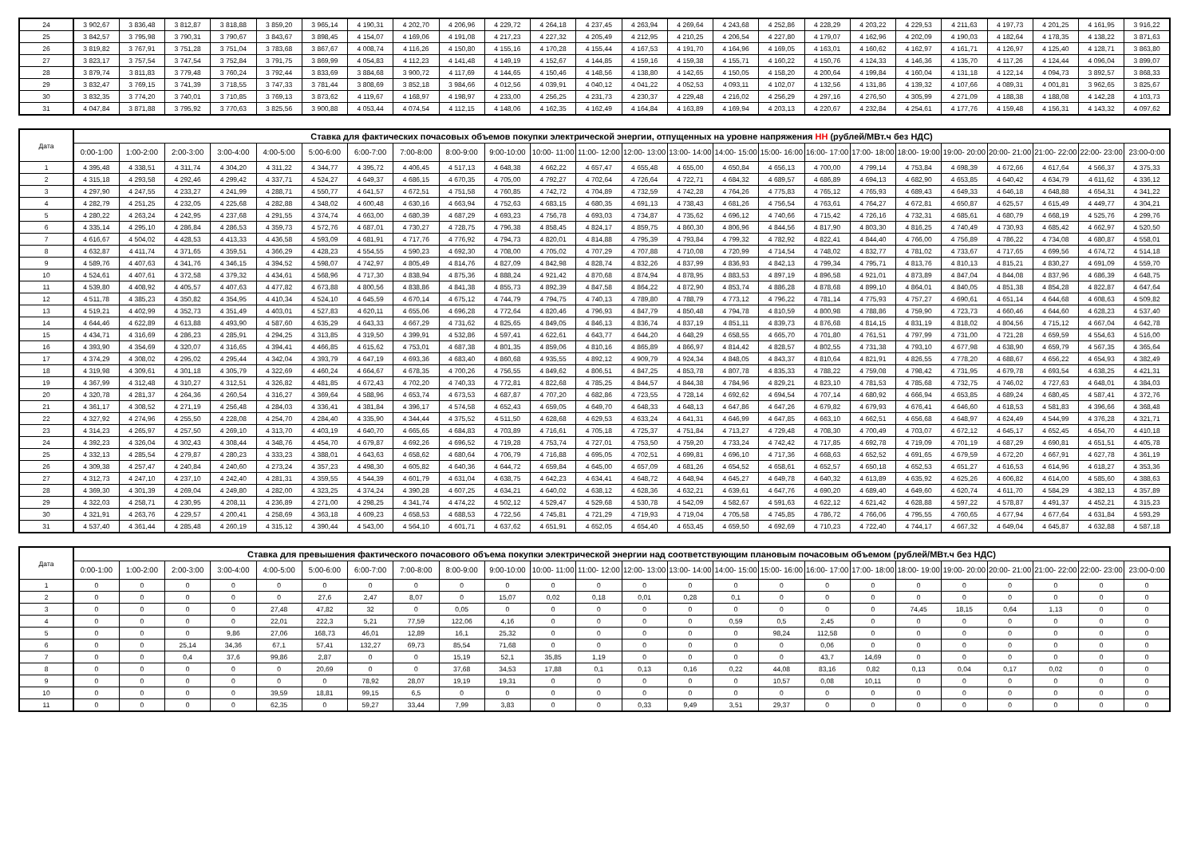| 24 | 3 902,67 | 3 836,48 | 3 812,87 | 3 818,88 | 3 859,20 | 3 965,14 | 4 190,31 | 4 202,70 | 4 206,96 | 4 229,72 | 4 264,18 | 4 237,45 | 4 263,94 | 4 269,64 | 4 243,68 | 4 252,86 | 4 228,29 | 4 203,22 | 4 229,53 | 4 211,63 | 4 197,73 | 4 201,25 | 4 161,95 | 3 916,22 |
| 25 | 3 842,57 | 3 795,98 | 3 790,31 | 3 790,67 | 3 843,67 | 3 898,45 | 4 154,07 | 4 169,06 | 4 191,08 | 4 217,23 | 4 227,32 | 4 205,49 | 4 212,95 | 4 210,25 | 4 206,54 | 4 227,80 | 4 179,07 | 4 162,96 | 4 202,09 | 4 190,03 | 4 182,64 | 4 178,35 | 4 138,22 | 3 871,63 |
| 26 | 3 819,82 | 3 767,91 | 3 751,28 | 3 751,04 | 3 783,68 | 3 867,67 | 4 008,74 | 4 116,26 | 4 150,80 | 4 155,16 | 4 170,28 | 4 155,44 | 4 167,53 | 4 191,70 | 4 164,96 | 4 169,05 | 4 163,01 | 4 160,62 | 4 162,97 | 4 161,71 | 4 126,97 | 4 125,40 | 4 128,71 | 3 863,80 |
| 27 | 3 823,17 | 3 757,54 | 3 747,54 | 3 752,84 | 3 791,75 | 3 869,99 | 4 054,83 | 4 112,23 | 4 141,48 | 4 149,19 | 4 152,67 | 4 144,85 | 4 159,16 | 4 159,38 | 4 155,71 | 4 160,22 | 4 150,76 | 4 124,33 | 4 146,36 | 4 135,70 | 4 117,26 | 4 124,44 | 4 096,04 | 3 899,07 |
| 28 | 3 879,74 | 3 811,83 | 3 779,48 | 3 760,24 | 3 792,44 | 3 833,69 | 3 884,68 | 3 900,72 | 4 117,69 | 4 144,65 | 4 150,46 | 4 148,56 | 4 138,80 | 4 142,65 | 4 150,05 | 4 158,20 | 4 200,64 | 4 199,84 | 4 160,04 | 4 131,18 | 4 122,14 | 4 094,73 | 3 892,57 | 3 868,33 |
| 29 | 3 832,47 | 3 769,15 | 3 741,39 | 3 718,55 | 3 747,33 | 3 781,44 | 3 808,69 | 3 852,18 | 3 984,66 | 4 012,56 | 4 039,91 | 4 040,12 | 4 041,22 | 4 052,53 | 4 093,11 | 4 102,07 | 4 132,56 | 4 131,86 | 4 139,32 | 4 107,66 | 4 089,31 | 4 001,81 | 3 962,65 | 3 825,67 |
| 30 | 3 832,35 | 3 774,20 | 3 740,01 | 3 710,85 | 3 769,13 | 3 873,62 | 4 119,67 | 4 168,97 | 4 198,97 | 4 233,00 | 4 256,25 | 4 231,73 | 4 230,37 | 4 229,48 | 4 216,02 | 4 256,29 | 4 297,16 | 4 276,50 | 4 305,99 | 4 271,09 | 4 188,38 | 4 188,08 | 4 142,28 | 4 103,73 |
| 31 | 4 047,84 | 3 871,88 | 3 795,92 | 3 770,63 | 3 825,56 | 3 900,88 | 4 053,44 | 4 074,54 | 4 112,15 | 4 148,06 | 4 162,35 | 4 162,49 | 4 164,84 | 4 163,89 | 4 169,94 | 4 203,13 | 4 220,67 | 4 232,84 | 4 254,61 | 4 177,76 | 4 159,48 | 4 156,31 | 4 143,32 | 4 097,62 |
| Дата | Ставка для фактических почасовых объемов покупки электрической энергии, отпущенных на уровне напряжения НН (рублей/МВт.ч без НДС) | | | | | | | | | | | | | | | | | | | | | | | |
| --- | --- | --- | --- | --- | --- | --- | --- | --- | --- | --- | --- | --- | --- | --- | --- | --- | --- | --- | --- | --- | --- | --- | --- | --- |
| | 0:00-1:00 | 1:00-2:00 | 2:00-3:00 | 3:00-4:00 | 4:00-5:00 | 5:00-6:00 | 6:00-7:00 | 7:00-8:00 | 8:00-9:00 | 9:00-10:00 | 10:00- 11:00 | 11:00- 12:00 | 12:00- 13:00 | 13:00- 14:00 | 14:00- 15:00 | 15:00- 16:00 | 16:00- 17:00 | 17:00- 18:00 | 18:00- 19:00 | 19:00- 20:00 | 20:00- 21:00 | 21:00- 22:00 | 22:00- 23:00 | 23:00-0:00 |
| 1 | 4 395,48 | 4 338,51 | 4 311,74 | 4 304,20 | 4 311,22 | 4 344,77 | 4 395,72 | 4 406,45 | 4 517,13 | 4 648,38 | 4 662,22 | 4 657,47 | 4 655,48 | 4 655,00 | 4 650,84 | 4 656,13 | 4 700,00 | 4 799,14 | 4 753,84 | 4 698,39 | 4 672,66 | 4 617,64 | 4 566,37 | 4 375,33 |
| 2 | 4 315,18 | 4 293,58 | 4 292,46 | 4 299,42 | 4 337,71 | 4 524,27 | 4 649,37 | 4 686,15 | 4 670,35 | 4 705,00 | 4 792,27 | 4 702,64 | 4 726,64 | 4 722,71 | 4 684,32 | 4 689,57 | 4 686,89 | 4 694,13 | 4 682,90 | 4 653,85 | 4 640,42 | 4 634,79 | 4 611,62 | 4 336,12 |
| 3 | 4 297,90 | 4 247,55 | 4 233,27 | 4 241,99 | 4 288,71 | 4 550,77 | 4 641,57 | 4 672,51 | 4 751,58 | 4 760,85 | 4 742,72 | 4 704,89 | 4 732,59 | 4 742,28 | 4 764,26 | 4 775,83 | 4 765,12 | 4 765,93 | 4 689,43 | 4 649,33 | 4 646,18 | 4 648,88 | 4 654,31 | 4 341,22 |
| 4 | 4 282,79 | 4 251,25 | 4 232,05 | 4 225,68 | 4 282,88 | 4 348,02 | 4 600,48 | 4 630,16 | 4 663,94 | 4 752,63 | 4 683,15 | 4 680,35 | 4 691,13 | 4 738,43 | 4 681,26 | 4 756,54 | 4 763,61 | 4 764,27 | 4 672,81 | 4 650,87 | 4 625,57 | 4 615,49 | 4 449,77 | 4 304,21 |
| 5 | 4 280,22 | 4 263,24 | 4 242,95 | 4 237,68 | 4 291,55 | 4 374,74 | 4 663,00 | 4 680,39 | 4 687,29 | 4 693,23 | 4 756,78 | 4 693,03 | 4 734,87 | 4 735,62 | 4 696,12 | 4 740,66 | 4 715,42 | 4 726,16 | 4 732,31 | 4 685,61 | 4 680,79 | 4 668,19 | 4 525,76 | 4 299,76 |
| 6 | 4 335,14 | 4 295,10 | 4 286,84 | 4 286,53 | 4 359,73 | 4 572,76 | 4 687,01 | 4 730,27 | 4 728,75 | 4 796,38 | 4 858,45 | 4 824,17 | 4 859,75 | 4 860,30 | 4 806,96 | 4 844,56 | 4 817,90 | 4 803,30 | 4 816,25 | 4 740,49 | 4 730,93 | 4 685,42 | 4 662,97 | 4 520,50 |
| 7 | 4 616,67 | 4 504,02 | 4 428,53 | 4 413,33 | 4 436,58 | 4 593,09 | 4 681,91 | 4 717,76 | 4 776,92 | 4 794,73 | 4 820,01 | 4 814,88 | 4 795,39 | 4 793,84 | 4 799,32 | 4 782,92 | 4 822,41 | 4 844,40 | 4 766,00 | 4 756,89 | 4 786,22 | 4 734,08 | 4 680,87 | 4 558,01 |
| 8 | 4 632,87 | 4 411,74 | 4 371,65 | 4 359,51 | 4 366,29 | 4 428,23 | 4 554,55 | 4 590,23 | 4 692,30 | 4 708,00 | 4 705,02 | 4 707,29 | 4 707,88 | 4 710,08 | 4 720,99 | 4 714,54 | 4 748,02 | 4 832,77 | 4 781,02 | 4 733,67 | 4 717,65 | 4 699,56 | 4 674,72 | 4 514,18 |
| 9 | 4 589,76 | 4 407,63 | 4 341,76 | 4 346,15 | 4 394,52 | 4 598,07 | 4 742,97 | 4 805,49 | 4 814,76 | 4 827,09 | 4 842,98 | 4 828,74 | 4 832,26 | 4 837,99 | 4 836,93 | 4 842,13 | 4 799,34 | 4 795,71 | 4 813,76 | 4 810,13 | 4 815,21 | 4 830,27 | 4 691,09 | 4 559,70 |
| 10 | 4 524,61 | 4 407,61 | 4 372,58 | 4 379,32 | 4 434,61 | 4 568,96 | 4 717,30 | 4 838,94 | 4 875,36 | 4 888,24 | 4 921,42 | 4 870,68 | 4 874,94 | 4 878,95 | 4 883,53 | 4 897,19 | 4 896,58 | 4 921,01 | 4 873,89 | 4 847,04 | 4 844,08 | 4 837,96 | 4 686,39 | 4 648,75 |
| 11 | 4 539,80 | 4 408,92 | 4 405,57 | 4 407,63 | 4 477,82 | 4 673,88 | 4 800,56 | 4 838,86 | 4 841,38 | 4 855,73 | 4 892,39 | 4 847,58 | 4 864,22 | 4 872,90 | 4 853,74 | 4 886,28 | 4 878,68 | 4 899,10 | 4 864,01 | 4 840,05 | 4 851,38 | 4 854,28 | 4 822,87 | 4 647,64 |
| 12 | 4 511,78 | 4 385,23 | 4 350,82 | 4 354,95 | 4 410,34 | 4 524,10 | 4 645,59 | 4 670,14 | 4 675,12 | 4 744,79 | 4 794,75 | 4 740,13 | 4 789,80 | 4 788,79 | 4 773,12 | 4 796,22 | 4 781,14 | 4 775,93 | 4 757,27 | 4 690,61 | 4 651,14 | 4 644,68 | 4 608,63 | 4 509,82 |
| 13 | 4 519,21 | 4 402,99 | 4 352,73 | 4 351,49 | 4 403,01 | 4 527,83 | 4 620,11 | 4 655,06 | 4 696,28 | 4 772,64 | 4 820,46 | 4 796,93 | 4 847,79 | 4 850,48 | 4 794,78 | 4 810,59 | 4 800,98 | 4 788,86 | 4 759,90 | 4 723,73 | 4 660,46 | 4 644,60 | 4 628,23 | 4 537,40 |
| 14 | 4 644,46 | 4 622,89 | 4 613,88 | 4 493,90 | 4 587,60 | 4 635,29 | 4 643,33 | 4 667,29 | 4 731,62 | 4 825,65 | 4 849,05 | 4 846,13 | 4 836,74 | 4 837,19 | 4 851,11 | 4 839,73 | 4 876,68 | 4 814,15 | 4 831,19 | 4 818,02 | 4 804,56 | 4 715,12 | 4 667,04 | 4 642,78 |
| 15 | 4 434,71 | 4 316,69 | 4 286,23 | 4 285,91 | 4 294,25 | 4 313,85 | 4 319,50 | 4 399,91 | 4 532,86 | 4 597,41 | 4 622,61 | 4 643,77 | 4 644,20 | 4 648,29 | 4 658,55 | 4 665,70 | 4 701,80 | 4 761,51 | 4 797,99 | 4 731,00 | 4 721,28 | 4 659,59 | 4 554,63 | 4 516,00 |
| 16 | 4 393,90 | 4 354,69 | 4 320,07 | 4 316,65 | 4 394,41 | 4 466,85 | 4 615,62 | 4 753,01 | 4 687,38 | 4 801,35 | 4 859,06 | 4 810,16 | 4 865,89 | 4 866,97 | 4 814,42 | 4 828,57 | 4 802,55 | 4 731,38 | 4 793,10 | 4 677,98 | 4 638,90 | 4 659,79 | 4 567,35 | 4 365,64 |
| 17 | 4 374,29 | 4 308,02 | 4 295,02 | 4 295,44 | 4 342,04 | 4 393,79 | 4 647,19 | 4 693,36 | 4 683,40 | 4 860,68 | 4 935,55 | 4 892,12 | 4 909,79 | 4 924,34 | 4 848,05 | 4 843,37 | 4 810,64 | 4 821,91 | 4 826,55 | 4 778,20 | 4 688,67 | 4 656,22 | 4 654,93 | 4 382,49 |
| 18 | 4 319,98 | 4 309,61 | 4 301,18 | 4 305,79 | 4 322,69 | 4 460,24 | 4 664,67 | 4 678,35 | 4 700,26 | 4 756,55 | 4 849,62 | 4 806,51 | 4 847,25 | 4 853,78 | 4 807,78 | 4 835,33 | 4 788,22 | 4 759,08 | 4 798,42 | 4 731,95 | 4 679,78 | 4 693,54 | 4 638,25 | 4 421,31 |
| 19 | 4 367,99 | 4 312,48 | 4 310,27 | 4 312,51 | 4 326,82 | 4 481,85 | 4 672,43 | 4 702,20 | 4 740,33 | 4 772,81 | 4 822,68 | 4 785,25 | 4 844,57 | 4 844,38 | 4 784,96 | 4 829,21 | 4 823,10 | 4 781,53 | 4 785,68 | 4 732,75 | 4 746,02 | 4 727,63 | 4 648,01 | 4 384,03 |
| 20 | 4 320,78 | 4 281,37 | 4 264,36 | 4 260,54 | 4 316,27 | 4 369,64 | 4 588,96 | 4 653,74 | 4 673,53 | 4 687,87 | 4 707,20 | 4 682,86 | 4 723,55 | 4 728,14 | 4 692,62 | 4 694,54 | 4 707,14 | 4 680,92 | 4 666,94 | 4 653,85 | 4 689,24 | 4 680,45 | 4 587,41 | 4 372,76 |
| 21 | 4 361,17 | 4 308,52 | 4 271,19 | 4 256,48 | 4 284,03 | 4 336,41 | 4 381,84 | 4 396,17 | 4 574,58 | 4 652,43 | 4 659,05 | 4 649,70 | 4 648,33 | 4 648,13 | 4 647,86 | 4 647,26 | 4 679,82 | 4 679,93 | 4 676,41 | 4 646,60 | 4 618,53 | 4 581,83 | 4 396,66 | 4 368,48 |
| 22 | 4 327,92 | 4 274,96 | 4 255,50 | 4 228,08 | 4 254,70 | 4 284,40 | 4 335,90 | 4 344,44 | 4 375,52 | 4 511,50 | 4 628,68 | 4 629,53 | 4 633,24 | 4 641,31 | 4 646,99 | 4 647,85 | 4 663,10 | 4 662,51 | 4 656,68 | 4 648,97 | 4 624,49 | 4 544,99 | 4 376,28 | 4 321,71 |
| 23 | 4 314,23 | 4 265,97 | 4 257,50 | 4 269,10 | 4 313,70 | 4 403,19 | 4 640,70 | 4 665,65 | 4 684,83 | 4 703,89 | 4 716,61 | 4 705,18 | 4 725,37 | 4 751,84 | 4 713,27 | 4 729,48 | 4 708,30 | 4 700,49 | 4 703,07 | 4 672,12 | 4 645,17 | 4 652,45 | 4 654,70 | 4 410,18 |
| 24 | 4 392,23 | 4 326,04 | 4 302,43 | 4 308,44 | 4 348,76 | 4 454,70 | 4 679,87 | 4 692,26 | 4 696,52 | 4 719,28 | 4 753,74 | 4 727,01 | 4 753,50 | 4 759,20 | 4 733,24 | 4 742,42 | 4 717,85 | 4 692,78 | 4 719,09 | 4 701,19 | 4 687,29 | 4 690,81 | 4 651,51 | 4 405,78 |
| 25 | 4 332,13 | 4 285,54 | 4 279,87 | 4 280,23 | 4 333,23 | 4 388,01 | 4 643,63 | 4 658,62 | 4 680,64 | 4 706,79 | 4 716,88 | 4 695,05 | 4 702,51 | 4 699,81 | 4 696,10 | 4 717,36 | 4 668,63 | 4 652,52 | 4 691,65 | 4 679,59 | 4 672,20 | 4 667,91 | 4 627,78 | 4 361,19 |
| 26 | 4 309,38 | 4 257,47 | 4 240,84 | 4 240,60 | 4 273,24 | 4 357,23 | 4 498,30 | 4 605,82 | 4 640,36 | 4 644,72 | 4 659,84 | 4 645,00 | 4 657,09 | 4 681,26 | 4 654,52 | 4 658,61 | 4 652,57 | 4 650,18 | 4 652,53 | 4 651,27 | 4 616,53 | 4 614,96 | 4 618,27 | 4 353,36 |
| 27 | 4 312,73 | 4 247,10 | 4 237,10 | 4 242,40 | 4 281,31 | 4 359,55 | 4 544,39 | 4 601,79 | 4 631,04 | 4 638,75 | 4 642,23 | 4 634,41 | 4 648,72 | 4 648,94 | 4 645,27 | 4 649,78 | 4 640,32 | 4 613,89 | 4 635,92 | 4 625,26 | 4 606,82 | 4 614,00 | 4 585,60 | 4 388,63 |
| 28 | 4 369,30 | 4 301,39 | 4 269,04 | 4 249,80 | 4 282,00 | 4 323,25 | 4 374,24 | 4 390,28 | 4 607,25 | 4 634,21 | 4 640,02 | 4 638,12 | 4 628,36 | 4 632,21 | 4 639,61 | 4 647,76 | 4 690,20 | 4 689,40 | 4 649,60 | 4 620,74 | 4 611,70 | 4 584,29 | 4 382,13 | 4 357,89 |
| 29 | 4 322,03 | 4 258,71 | 4 230,95 | 4 208,11 | 4 236,89 | 4 271,00 | 4 298,25 | 4 341,74 | 4 474,22 | 4 502,12 | 4 529,47 | 4 529,68 | 4 530,78 | 4 542,09 | 4 582,67 | 4 591,63 | 4 622,12 | 4 621,42 | 4 628,88 | 4 597,22 | 4 578,87 | 4 491,37 | 4 452,21 | 4 315,23 |
| 30 | 4 321,91 | 4 263,76 | 4 229,57 | 4 200,41 | 4 258,69 | 4 363,18 | 4 609,23 | 4 658,53 | 4 688,53 | 4 722,56 | 4 745,81 | 4 721,29 | 4 719,93 | 4 719,04 | 4 705,58 | 4 745,85 | 4 786,72 | 4 766,06 | 4 795,55 | 4 760,65 | 4 677,94 | 4 677,64 | 4 631,84 | 4 593,29 |
| 31 | 4 537,40 | 4 361,44 | 4 285,48 | 4 260,19 | 4 315,12 | 4 390,44 | 4 543,00 | 4 564,10 | 4 601,71 | 4 637,62 | 4 651,91 | 4 652,05 | 4 654,40 | 4 653,45 | 4 659,50 | 4 692,69 | 4 710,23 | 4 722,40 | 4 744,17 | 4 667,32 | 4 649,04 | 4 645,87 | 4 632,88 | 4 587,18 |
| Дата | Ставка для превышения фактического почасового объема покупки электрической энергии над соответствующим плановым почасовым объемом (рублей/МВт.ч без НДС) | | | | | | | | | | | | | | | | | | | | | | | |
| --- | --- | --- | --- | --- | --- | --- | --- | --- | --- | --- | --- | --- | --- | --- | --- | --- | --- | --- | --- | --- | --- | --- | --- | --- |
| | 0:00-1:00 | 1:00-2:00 | 2:00-3:00 | 3:00-4:00 | 4:00-5:00 | 5:00-6:00 | 6:00-7:00 | 7:00-8:00 | 8:00-9:00 | 9:00-10:00 | 10:00- 11:00 | 11:00- 12:00 | 12:00- 13:00 | 13:00- 14:00 | 14:00- 15:00 | 15:00- 16:00 | 16:00- 17:00 | 17:00- 18:00 | 18:00- 19:00 | 19:00- 20:00 | 20:00- 21:00 | 21:00- 22:00 | 22:00- 23:00 | 23:00-0:00 |
| 1 | 0 | 0 | 0 | 0 | 0 | 0 | 0 | 0 | 0 | 0 | 0 | 0 | 0 | 0 | 0 | 0 | 0 | 0 | 0 | 0 | 0 | 0 | 0 | 0 |
| 2 | 0 | 0 | 0 | 0 | 0 | 27,6 | 2,47 | 8,07 | 0 | 15,07 | 0,02 | 0,18 | 0,01 | 0,28 | 0,1 | 0 | 0 | 0 | 0 | 0 | 0 | 0 | 0 | 0 |
| 3 | 0 | 0 | 0 | 0 | 27,48 | 47,82 | 32 | 0 | 0,05 | 0 | 0 | 0 | 0 | 0 | 0 | 0 | 0 | 0 | 74,45 | 18,15 | 0,64 | 1,13 | 0 | 0 |
| 4 | 0 | 0 | 0 | 0 | 22,01 | 222,3 | 5,21 | 77,59 | 122,06 | 4,16 | 0 | 0 | 0 | 0 | 0,59 | 0,5 | 2,45 | 0 | 0 | 0 | 0 | 0 | 0 | 0 |
| 5 | 0 | 0 | 0 | 9,86 | 27,06 | 168,73 | 46,01 | 12,89 | 16,1 | 25,32 | 0 | 0 | 0 | 0 | 0 | 98,24 | 112,58 | 0 | 0 | 0 | 0 | 0 | 0 | 0 |
| 6 | 0 | 0 | 25,14 | 34,36 | 67,1 | 57,41 | 132,27 | 69,73 | 85,54 | 71,68 | 0 | 0 | 0 | 0 | 0 | 0 | 0,06 | 0 | 0 | 0 | 0 | 0 | 0 | 0 |
| 7 | 0 | 0 | 0,4 | 37,6 | 99,86 | 2,87 | 0 | 0 | 15,19 | 52,1 | 35,85 | 1,19 | 0 | 0 | 0 | 0 | 43,7 | 14,69 | 0 | 0 | 0 | 0 | 0 | 0 |
| 8 | 0 | 0 | 0 | 0 | 0 | 20,69 | 0 | 0 | 37,68 | 34,53 | 17,88 | 0,1 | 0,13 | 0,16 | 0,22 | 44,08 | 83,16 | 0,82 | 0,13 | 0,04 | 0,17 | 0,02 | 0 | 0 |
| 9 | 0 | 0 | 0 | 0 | 0 | 0 | 78,92 | 28,07 | 19,19 | 19,31 | 0 | 0 | 0 | 0 | 0 | 10,57 | 0,08 | 10,11 | 0 | 0 | 0 | 0 | 0 | 0 |
| 10 | 0 | 0 | 0 | 0 | 39,59 | 18,81 | 99,15 | 6,5 | 0 | 0 | 0 | 0 | 0 | 0 | 0 | 0 | 0 | 0 | 0 | 0 | 0 | 0 | 0 | 0 |
| 11 | 0 | 0 | 0 | 0 | 62,35 | 0 | 59,27 | 33,44 | 7,99 | 3,83 | 0 | 0 | 0,33 | 9,49 | 3,51 | 29,37 | 0 | 0 | 0 | 0 | 0 | 0 | 0 | 0 |